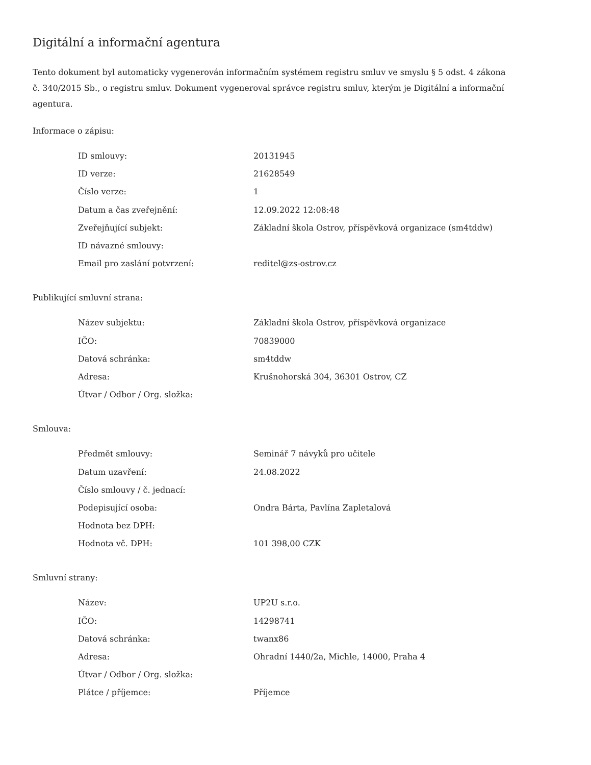Digitální a informační agentura
Tento dokument byl automaticky vygenerován informačním systémem registru smluv ve smyslu § 5 odst. 4 zákona
č. 340/2015 Sb., o registru smluv. Dokument vygeneroval správce registru smluv, kterým je Digitální a informační agentura.
Informace o zápisu:
| ID smlouvy: | 20131945 |
| ID verze: | 21628549 |
| Číslo verze: | 1 |
| Datum a čas zveřejnění: | 12.09.2022 12:08:48 |
| Zveřejňující subjekt: | Základní škola Ostrov, příspěvková organizace (sm4tddw) |
| ID návazné smlouvy: | |
| Email pro zaslání potvrzení: | reditel@zs-ostrov.cz |
Publikující smluvní strana:
| Název subjektu: | Základní škola Ostrov, příspěvková organizace |
| IČO: | 70839000 |
| Datová schránka: | sm4tddw |
| Adresa: | Krušnohorská 304, 36301 Ostrov, CZ |
| Útvar / Odbor / Org. složka: | |
Smlouva:
| Předmět smlouvy: | Seminář 7 návyků pro učitele |
| Datum uzavření: | 24.08.2022 |
| Číslo smlouvy / č. jednací: | |
| Podepisující osoba: | Ondra Bárta, Pavlína Zapletalová |
| Hodnota bez DPH: | |
| Hodnota vč. DPH: | 101 398,00 CZK |
Smluvní strany:
| Název: | UP2U s.r.o. |
| IČO: | 14298741 |
| Datová schránka: | twanx86 |
| Adresa: | Ohradní 1440/2a, Michle, 14000, Praha 4 |
| Útvar / Odbor / Org. složka: | |
| Plátce / příjemce: | Příjemce |